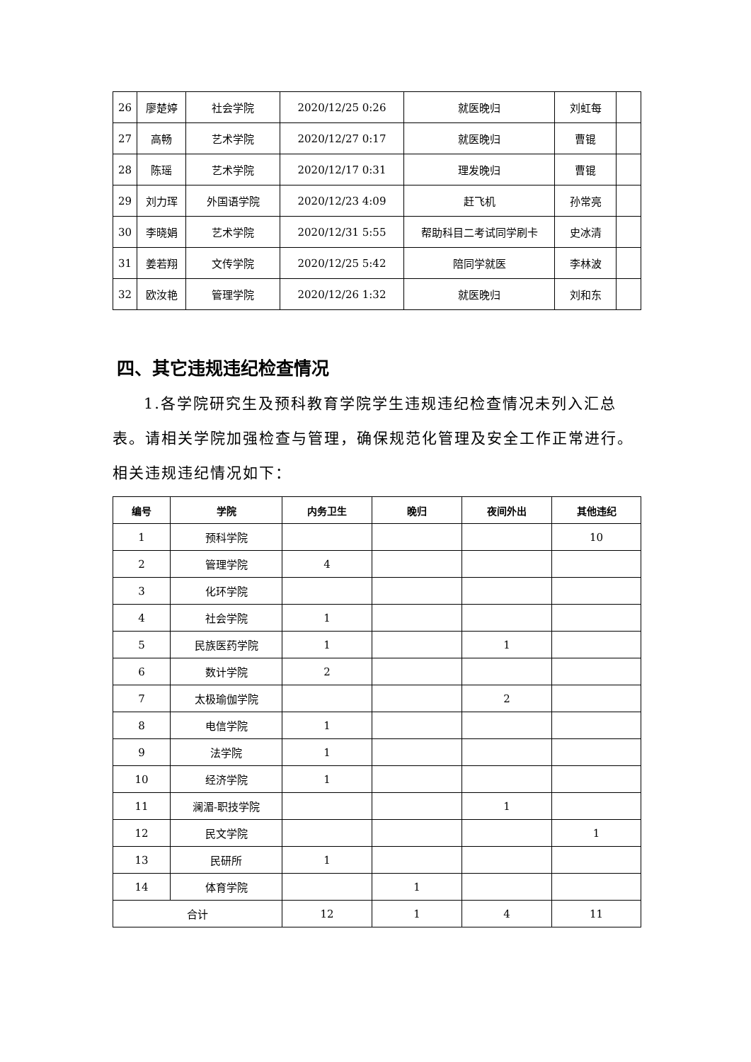| 26 | 廖楚婷 | 社会学院 | 2020/12/25 0:26 | 就医晚归 | 刘虹每 | |
| 27 | 高畅 | 艺术学院 | 2020/12/27 0:17 | 就医晚归 | 曹锟 | |
| 28 | 陈瑶 | 艺术学院 | 2020/12/17 0:31 | 理发晚归 | 曹锟 | |
| 29 | 刘力珲 | 外国语学院 | 2020/12/23 4:09 | 赶飞机 | 孙常亮 | |
| 30 | 李晓娟 | 艺术学院 | 2020/12/31 5:55 | 帮助科目二考试同学刷卡 | 史冰清 | |
| 31 | 姜若翔 | 文传学院 | 2020/12/25 5:42 | 陪同学就医 | 李林波 | |
| 32 | 欧汝艳 | 管理学院 | 2020/12/26 1:32 | 就医晚归 | 刘和东 | |
四、其它违规违纪检查情况
1.各学院研究生及预科教育学院学生违规违纪检查情况未列入汇总表。请相关学院加强检查与管理，确保规范化管理及安全工作正常进行。相关违规违纪情况如下：
| 编号 | 学院 | 内务卫生 | 晚归 | 夜间外出 | 其他违纪 |
| --- | --- | --- | --- | --- | --- |
| 1 | 预科学院 | | | | 10 |
| 2 | 管理学院 | 4 | | | |
| 3 | 化环学院 | | | | |
| 4 | 社会学院 | 1 | | | |
| 5 | 民族医药学院 | 1 | | 1 | |
| 6 | 数计学院 | 2 | | | |
| 7 | 太极瑜伽学院 | | | 2 | |
| 8 | 电信学院 | 1 | | | |
| 9 | 法学院 | 1 | | | |
| 10 | 经济学院 | 1 | | | |
| 11 | 澜湄-职技学院 | | | 1 | |
| 12 | 民文学院 | | | | 1 |
| 13 | 民研所 | 1 | | | |
| 14 | 体育学院 | | 1 | | |
| 合计 | | 12 | 1 | 4 | 11 |